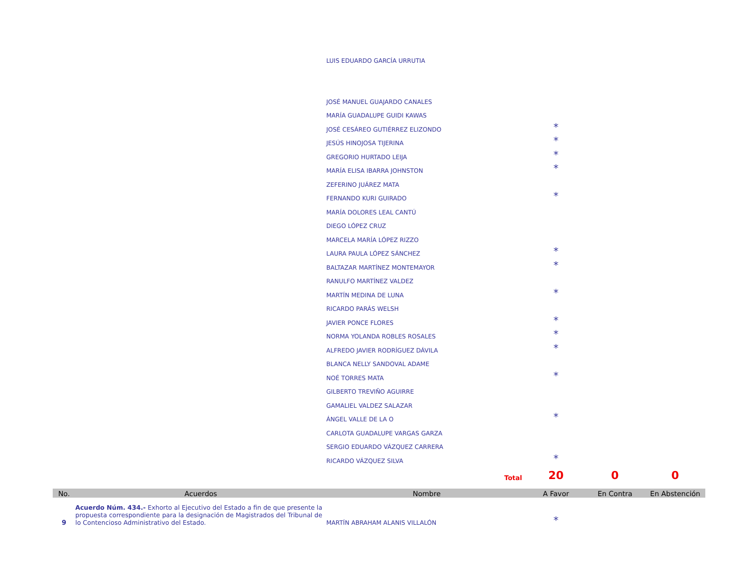| | | LUIS EDUARDO GARCÍA URRUTIA | | | |
| | | JOSÉ MANUEL GUAJARDO CANALES | | | |
| | | MARÍA GUADALUPE GUIDI KAWAS | | | |
| | | JOSÉ CESÁREO GUTIÉRREZ ELIZONDO | * | | |
| | | JESÚS HINOJOSA TIJERINA | * | | |
| | | GREGORIO HURTADO LEIJA | * | | |
| | | MARÍA ELISA IBARRA JOHNSTON | * | | |
| | | ZEFERINO JUÁREZ MATA | | | |
| | | FERNANDO KURI GUIRADO | * | | |
| | | MARÍA DOLORES LEAL CANTÚ | | | |
| | | DIEGO LÓPEZ CRUZ | | | |
| | | MARCELA MARÍA LÓPEZ RIZZO | | | |
| | | LAURA PAULA LÓPEZ SÁNCHEZ | * | | |
| | | BALTAZAR MARTÍNEZ MONTEMAYOR | * | | |
| | | RANULFO MARTÍNEZ VALDEZ | | | |
| | | MARTÍN MEDINA DE LUNA | * | | |
| | | RICARDO PARÁS WELSH | | | |
| | | JAVIER PONCE FLORES | * | | |
| | | NORMA YOLANDA ROBLES ROSALES | * | | |
| | | ALFREDO JAVIER RODRÍGUEZ DÁVILA | * | | |
| | | BLANCA NELLY SANDOVAL ADAME | | | |
| | | NOÉ TORRES MATA | * | | |
| | | GILBERTO TREVIÑO AGUIRRE | | | |
| | | GAMALIEL VALDEZ SALAZAR | | | |
| | | ÁNGEL VALLE DE LA O | * | | |
| | | CARLOTA GUADALUPE VARGAS GARZA | | | |
| | | SERGIO EDUARDO VÁZQUEZ CARRERA | | | |
| | | RICARDO VÁZQUEZ SILVA | * | | |
| | | Total | 20 | 0 | 0 |
| No. | Acuerdos | Nombre | A Favor | En Contra | En Abstención |
| 9 | Acuerdo Núm. 434.- Exhorto al Ejecutivo del Estado a fin de que presente la propuesta correspondiente para la designación de Magistrados del Tribunal de lo Contencioso Administrativo del Estado. | MARTÍN ABRAHAM ALANIS VILLALÓN | * | | |